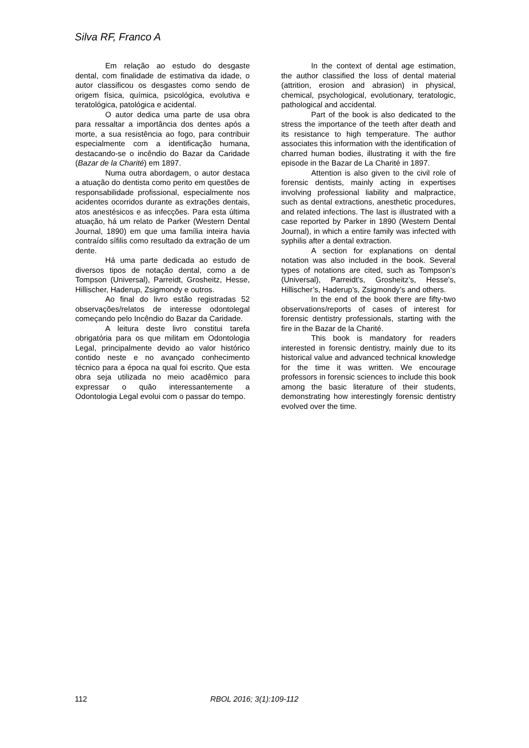Silva RF, Franco A
Em relação ao estudo do desgaste dental, com finalidade de estimativa da idade, o autor classificou os desgastes como sendo de origem física, química, psicológica, evolutiva e teratológica, patológica e acidental.
O autor dedica uma parte de usa obra para ressaltar a importância dos dentes após a morte, a sua resistência ao fogo, para contribuir especialmente com a identificação humana, destacando-se o incêndio do Bazar da Caridade (Bazar de la Charité) em 1897.
Numa outra abordagem, o autor destaca a atuação do dentista como perito em questões de responsabilidade profissional, especialmente nos acidentes ocorridos durante as extrações dentais, atos anestésicos e as infecções. Para esta última atuação, há um relato de Parker (Western Dental Journal, 1890) em que uma família inteira havia contraído sífilis como resultado da extração de um dente.
Há uma parte dedicada ao estudo de diversos tipos de notação dental, como a de Tompson (Universal), Parreidt, Grosheitz, Hesse, Hillischer, Haderup, Zsigmondy e outros.
Ao final do livro estão registradas 52 observações/relatos de interesse odontolegal começando pelo Incêndio do Bazar da Caridade.
A leitura deste livro constitui tarefa obrigatória para os que militam em Odontologia Legal, principalmente devido ao valor histórico contido neste e no avançado conhecimento técnico para a época na qual foi escrito. Que esta obra seja utilizada no meio acadêmico para expressar o quão interessantemente a Odontologia Legal evolui com o passar do tempo.
In the context of dental age estimation, the author classified the loss of dental material (attrition, erosion and abrasion) in physical, chemical, psychological, evolutionary, teratologic, pathological and accidental.
Part of the book is also dedicated to the stress the importance of the teeth after death and its resistance to high temperature. The author associates this information with the identification of charred human bodies, illustrating it with the fire episode in the Bazar de La Charité in 1897.
Attention is also given to the civil role of forensic dentists, mainly acting in expertises involving professional liability and malpractice, such as dental extractions, anesthetic procedures, and related infections. The last is illustrated with a case reported by Parker in 1890 (Western Dental Journal), in which a entire family was infected with syphilis after a dental extraction.
A section for explanations on dental notation was also included in the book. Several types of notations are cited, such as Tompson’s (Universal), Parreidt’s, Grosheitz’s, Hesse’s, Hillischer’s, Haderup’s, Zsigmondy’s and others.
In the end of the book there are fifty-two observations/reports of cases of interest for forensic dentistry professionals, starting with the fire in the Bazar de la Charité.
This book is mandatory for readers interested in forensic dentistry, mainly due to its historical value and advanced technical knowledge for the time it was written. We encourage professors in forensic sciences to include this book among the basic literature of their students, demonstrating how interestingly forensic dentistry evolved over the time.
112 RBOL 2016; 3(1):109-112